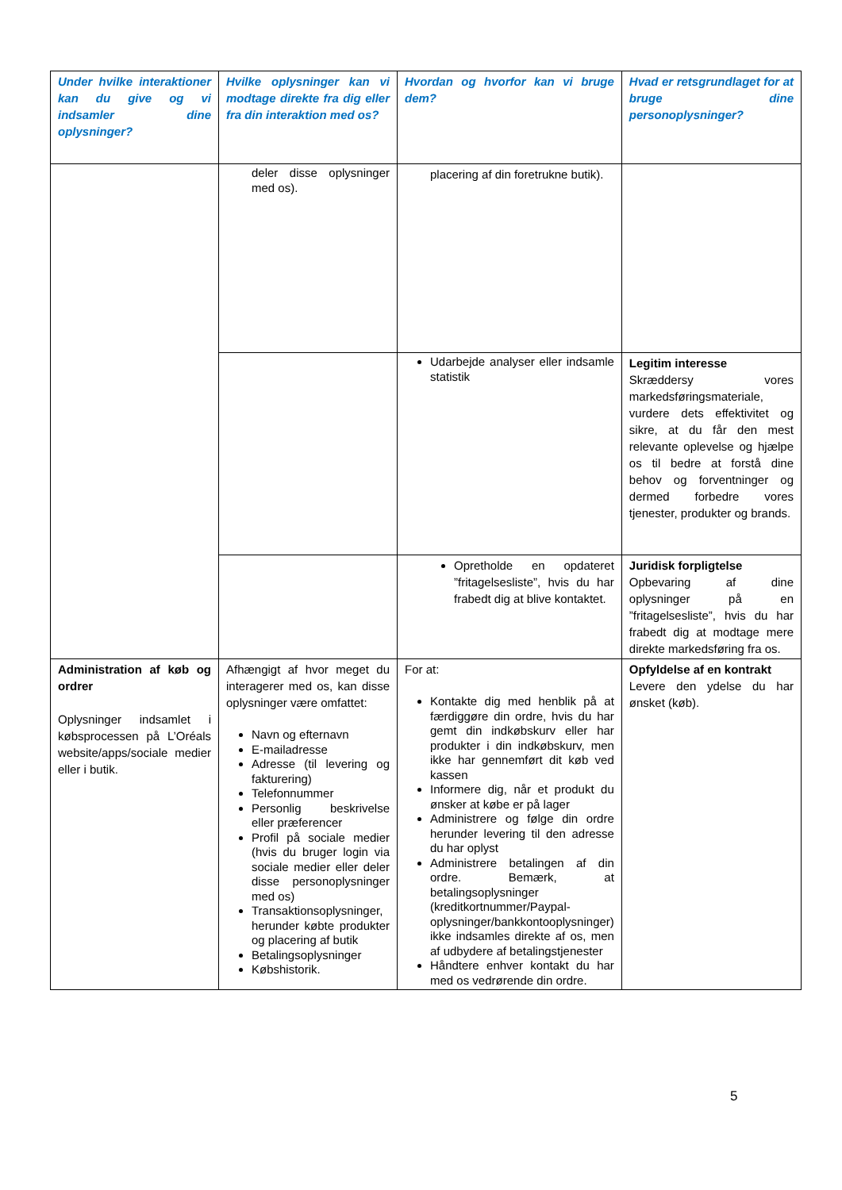| Under hvilke interaktioner kan du give og vi indsamler dine oplysninger? | Hvilke oplysninger kan vi modtage direkte fra dig eller fra din interaktion med os? | Hvordan og hvorfor kan vi bruge dem? | Hvad er retsgrundlaget for at bruge dine personoplysninger? |
| --- | --- | --- | --- |
| | deler disse oplysninger med os). | placering af din foretrukne butik). | |
| | | Udarbejde analyser eller indsamle statistik | Legitim interesse Skræddersy vores markedsføringsmateriale, vurdere dets effektivitet og sikre, at du får den mest relevante oplevelse og hjælpe os til bedre at forstå dine behov og forventninger og dermed forbedre vores tjenester, produkter og brands. |
| | | Opretholde en opdateret ”fritagelsesliste”, hvis du har frabedt dig at blive kontaktet. | Juridisk forpligtelse Opbevaring af dine oplysninger på en ”fritagelsesliste”, hvis du har frabedt dig at modtage mere direkte markedsføring fra os. |
| Administration af køb og ordrer Oplysninger indsamlet i købsprocessen på L’Oréals website/apps/sociale medier eller i butik. | Afhængigt af hvor meget du interagerer med os, kan disse oplysninger være omfattet: Navn og efternavn E-mailadresse Adresse (til levering og fakturering) Telefonnummer Personlig beskrivelse eller præferencer Profil på sociale medier (hvis du bruger login via sociale medier eller deler disse personoplysninger med os) Transaktionsoplysninger, herunder købte produkter og placering af butik Betalingsoplysninger Købshistorik. | For at: Kontakte dig med henblik på at færdiggøre din ordre, hvis du har gemt din indkøbskurv eller har produkter i din indkøbskurv, men ikke har gennemført dit køb ved kassen Informere dig, når et produkt du ønsker at købe er på lager Administrere og følge din ordre herunder levering til den adresse du har oplyst Administrere betalingen af din ordre. Bemærk, at betalingsoplysninger (kreditkortnummer/Paypal-oplysninger/bankkontooplysninger) ikke indsamles direkte af os, men af udbydere af betalingstjenester Håndtere enhver kontakt du har med os vedrørende din ordre. | Opfyldelse af en kontrakt Levere den ydelse du har ønsket (køb). |
5